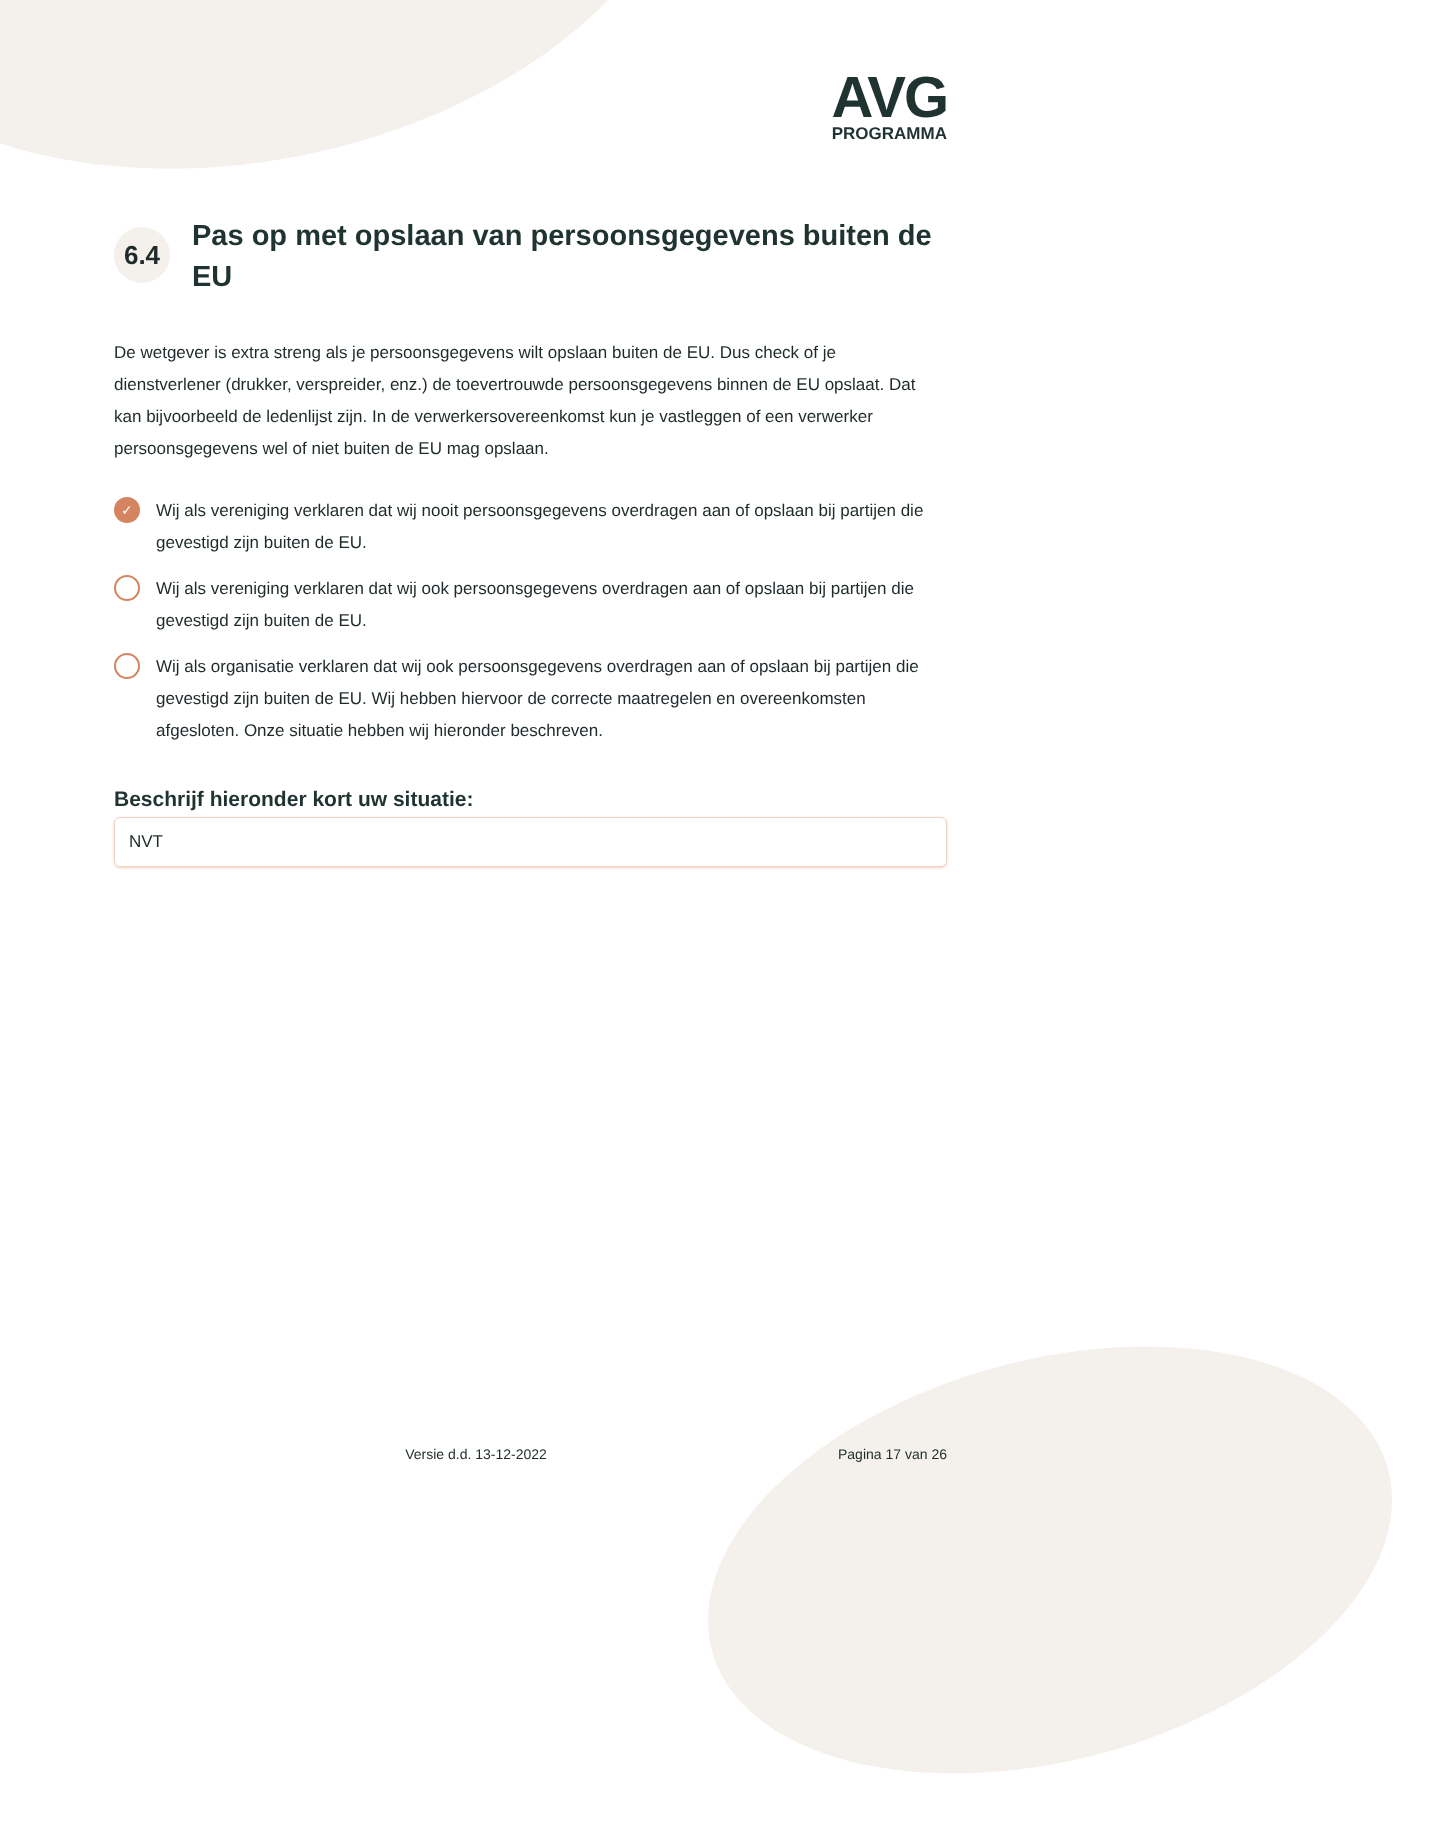AVG
PROGRAMMA
6.4
Pas op met opslaan van persoonsgegevens buiten de EU
De wetgever is extra streng als je persoonsgegevens wilt opslaan buiten de EU. Dus check of je dienstverlener (drukker, verspreider, enz.) de toevertrouwde persoonsgegevens binnen de EU opslaat. Dat kan bijvoorbeeld de ledenlijst zijn. In de verwerkersovereenkomst kun je vastleggen of een verwerker persoonsgegevens wel of niet buiten de EU mag opslaan.
✓
Wij als vereniging verklaren dat wij nooit persoonsgegevens overdragen aan of opslaan bij partijen die gevestigd zijn buiten de EU.
Wij als vereniging verklaren dat wij ook persoonsgegevens overdragen aan of opslaan bij partijen die gevestigd zijn buiten de EU.
Wij als organisatie verklaren dat wij ook persoonsgegevens overdragen aan of opslaan bij partijen die gevestigd zijn buiten de EU. Wij hebben hiervoor de correcte maatregelen en overeenkomsten afgesloten. Onze situatie hebben wij hieronder beschreven.
Beschrijf hieronder kort uw situatie:
NVT
Versie d.d. 13-12-2022 Pagina 17 van 26